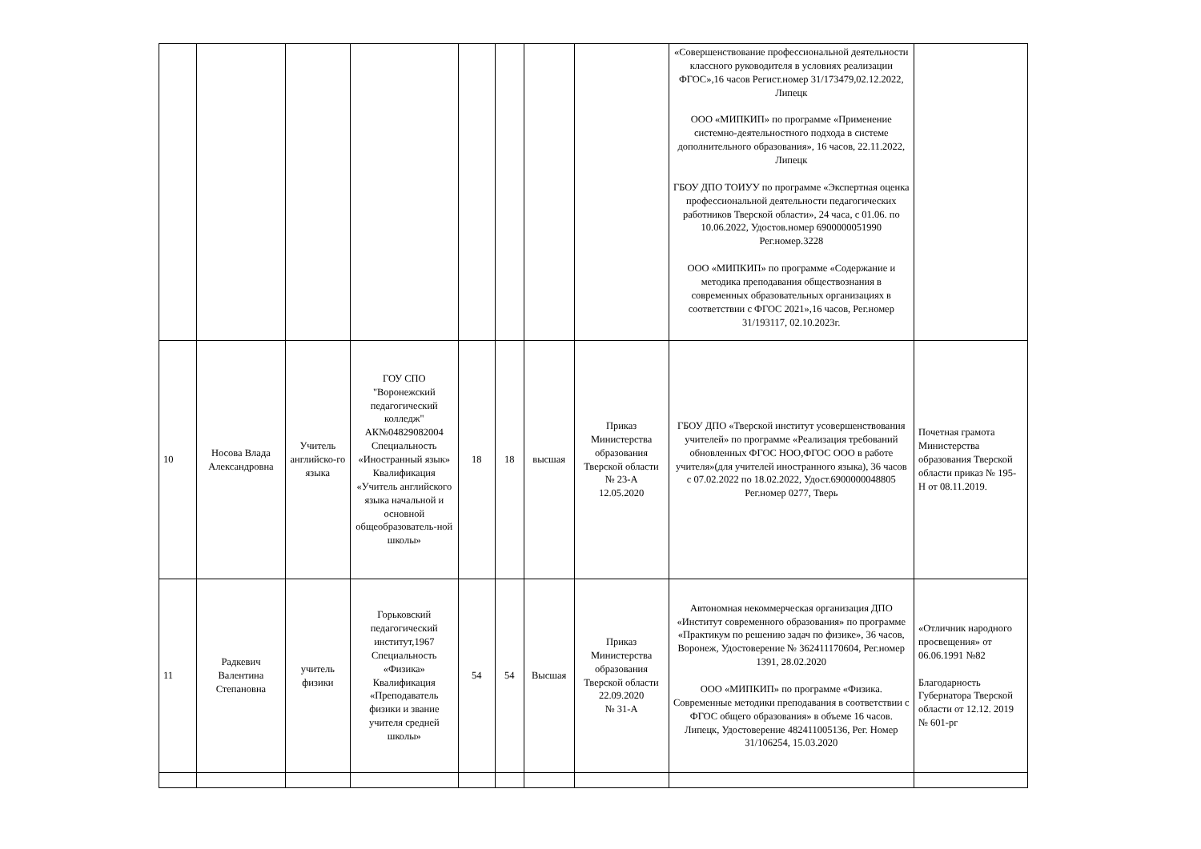| | | | | | | | | «Совершенствование профессиональной деятельности классного руководителя в условиях реализации ФГОС»,16 часов Регист.номер 31/173479,02.12.2022, Липецк ООО «МИПКИП» по программе «Применение системно-деятельностного подхода в системе дополнительного образования», 16 часов, 22.11.2022, Липецк ГБОУ ДПО ТОИУУ по программе «Экспертная оценка профессиональной деятельности педагогических работников Тверской области», 24 часа, с 01.06. по 10.06.2022, Удостов.номер 6900000051990 Рег.номер.3228 ООО «МИПКИП» по программе «Содержание и методика преподавания обществознания в современных образовательных организациях в соответствии с ФГОС 2021»,16 часов, Рег.номер 31/193117, 02.10.2023г. | |
| 10 | Носова Влада Александровна | Учитель английско-го языка | ГОУ СПО "Воронежский педагогический колледж" АК№04829082004 Специальность «Иностранный язык» Квалификация «Учитель английского языка начальной и основной общеобразователь-ной школы» | 18 | 18 | высшая | Приказ Министерства образования Тверской области № 23-А 12.05.2020 | ГБОУ ДПО «Тверской институт усовершенствования учителей» по программе «Реализация требований обновленных ФГОС НОО,ФГОС ООО в работе учителя»(для учителей иностранного языка), 36 часов с 07.02.2022 по 18.02.2022, Удост.6900000048805 Рег.номер 0277, Тверь | Почетная грамота Министерства образования Тверской области приказ № 195-Н от 08.11.2019. |
| 11 | Радкевич Валентина Степановна | учитель физики | Горьковский педагогический институт,1967 Специальность «Физика» Квалификация «Преподаватель физики и звание учителя средней школы» | 54 | 54 | Высшая | Приказ Министерства образования Тверской области 22.09.2020 № 31-А | Автономная некоммерческая организация ДПО «Институт современного образования» по программе «Практикум по решению задач по физике», 36 часов, Воронеж, Удостоверение № 362411170604, Рег.номер 1391, 28.02.2020 ООО «МИПКИП» по программе «Физика. Современные методики преподавания в соответствии с ФГОС общего образования» в объеме 16 часов. Липецк, Удостоверение 482411005136, Рег. Номер 31/106254, 15.03.2020 | «Отличник народного просвещения» от 06.06.1991 №82 Благодарность Губернатора Тверской области от 12.12. 2019 № 601-рг |